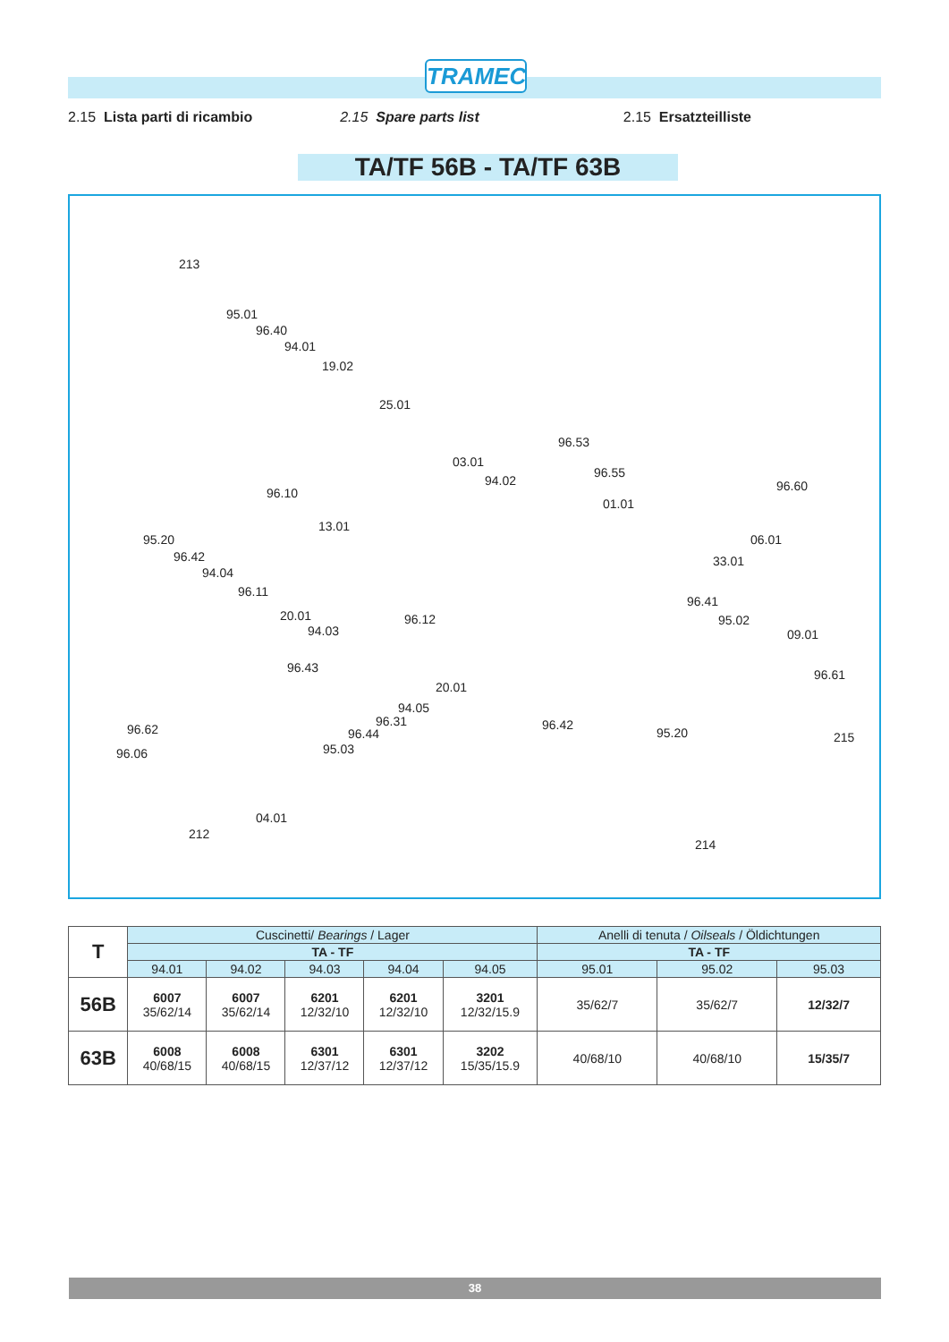TRAMEC
2.15 Lista parti di ricambio 2.15 Spare parts list 2.15 Ersatzteilliste
TA/TF 56B - TA/TF 63B
213
95.01
96.40
94.01
19.02
25.01
96.53
03.01
96.55
94.02 96.60 96.10
01.01
13.01
95.20 06.01
96.42 33.01
94.04
96.11
96.41
20.01 96.12 95.02
94.03 09.01
96.43 96.61
20.01
94.05
96.31
96.62 96.42
96.44 95.20 215
95.03 96.06
04.01
212
214
| T | Cuscinetti/ Bearings / Lager | | | | | Anelli di tenuta / Oilseals / Öldichtungen | | |
| | TA - TF | | | | | TA - TF | | |
| | 94.01 | 94.02 | 94.03 | 94.04 | 94.05 | 95.01 | 95.02 | 95.03 |
| 56B | 6007 35/62/14 | 6007 35/62/14 | 6201 12/32/10 | 6201 12/32/10 | 3201 12/32/15.9 | 35/62/7 | 35/62/7 | 12/32/7 |
| 63B | 6008 40/68/15 | 6008 40/68/15 | 6301 12/37/12 | 6301 12/37/12 | 3202 15/35/15.9 | 40/68/10 | 40/68/10 | 15/35/7 |
38